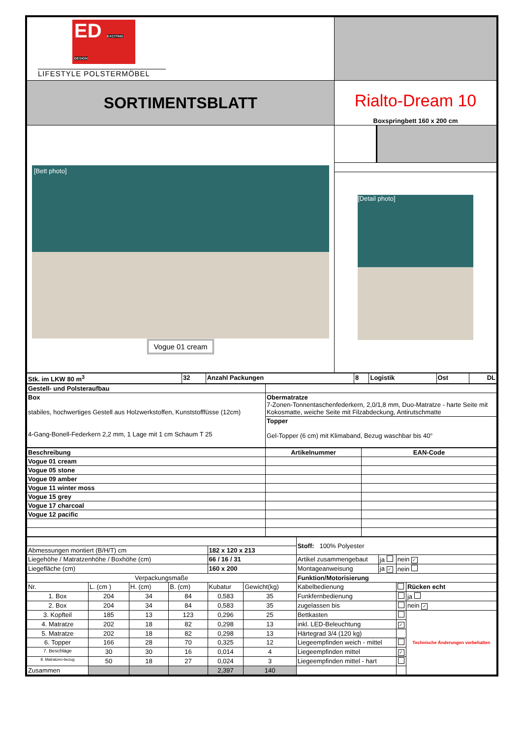| ED EXCITING DESIGN LIFESTYLE POLSTERMÖBEL | |
| SORTIMENTSBLATT | Rialto-Dream 10 Boxspringbett 160 x 200 cm |
| [Bett photo] Vogue 01 cream | |
| | [Detail photo] |
| Stk. im LKW 80 m<sup>3</sup> | 32 | Anzahl Packungen | 8 | Logistik | Ost | DL |
| Gestell- und Polsteraufbau | |
| Box stabiles, hochwertiges Gestell aus Holzwerkstoffen, Kunststofffüsse (12cm) 4-Gang-Bonell-Federkern 2,2 mm, 1 Lage mit 1 cm Schaum T 25 | Obermatratze 7-Zonen-Tonnentaschenfederkern, 2,0/1,8 mm, Duo-Matratze - harte Seite mit Kokosmatte, weiche Seite mit Filzabdeckung, Antirutschmatte |
| | Topper Gel-Topper (6 cm) mit Klimaband, Bezug waschbar bis 40° |
| Beschreibung | Artikelnummer | EAN-Code |
| Vogue 01 cream | | |
| Vogue 05 stone | | |
| Vogue 09 amber | | |
| Vogue 11 winter moss | | |
| Vogue 15 grey | | |
| Vogue 17 charcoal | | |
| Vogue 12 pacific | | |
| | | | | | | Stoff: 100% Polyester | | | |
| Abmessungen montiert (B/H/T) cm | | | | 182 x 120 x 213 | | | | | |
| Liegehöhe / Matratzenhöhe / Boxhöhe (cm) | | | | 66 / 16 / 31 | | Artikel zusammengebaut | ja | nein ✓ | |
| Liegefläche (cm) | | | | 160 x 200 | | Montageanweisung | ja ✓ | nein | |
| Verpackungsmaße | | | | | | Funktion/Motorisierung | | | |
| Nr. | L. (cm ) | H. (cm) | B. (cm) | Kubatur | Gewicht(kg) | Kabelbedienung | | | Rücken echt |
| 1. Box | 204 | 34 | 84 | 0,583 | 35 | Funkfernbedienung | | | ja |
| 2. Box | 204 | 34 | 84 | 0,583 | 35 | zugelassen bis | | | nein ✓ |
| 3. Kopfteil | 185 | 13 | 123 | 0,296 | 25 | Bettkasten | | | Technische Änderungen vorbehalten |
| 4. Matratze | 202 | 18 | 82 | 0,298 | 13 | inkl. LED-Beleuchtung | | ✓ | |
| 5. Matratze | 202 | 18 | 82 | 0,298 | 13 | Härtegrad 3/4 (120 kg) | | | |
| 6. Topper | 166 | 28 | 70 | 0,325 | 12 | Liegeempfinden weich - mittel | | | |
| 7. Beschläge | 30 | 30 | 16 | 0,014 | 4 | Liegeempfinden mittel | | ✓ | |
| 8. Matratzen-bezug | 50 | 18 | 27 | 0,024 | 3 | Liegeempfinden mittel - hart | | | |
| Zusammen | | | | 2,397 | 140 | | | | |